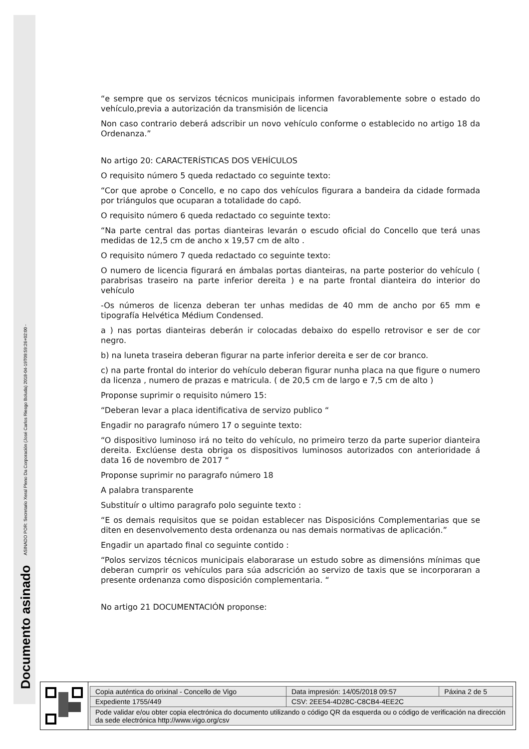Documento asinado ASINADO POR: Secretario Xeral Pleno Da Corporación (José Carlos Riesgo Boluda) 2018-04-19T09:59:26+02:00 -
“e sempre que os servizos técnicos municipais informen favorablemente sobre o estado do vehículo,previa a autorización da transmisión de licencia
Non caso contrario deberá adscribir un novo vehículo conforme o establecido no artigo 18 da Ordenanza.”
No artigo 20: CARACTERÍSTICAS DOS VEHÍCULOS
O requisito número 5 queda redactado co seguinte texto:
“Cor que aprobe o Concello, e no capo dos vehículos figurara a bandeira da cidade formada por triángulos que ocuparan a totalidade do capó.
O requisito número 6 queda redactado co seguinte texto:
“Na parte central das portas dianteiras levarán o escudo oficial do Concello que terá unas medidas de 12,5 cm de ancho x 19,57 cm de alto .
O requisito número 7 queda redactado co seguinte texto:
O numero de licencia figurará en ámbalas portas dianteiras, na parte posterior do vehículo ( parabrisas traseiro na parte inferior dereita ) e na parte frontal dianteira do interior do vehículo
-Os números de licenza deberan ter unhas medidas de 40 mm de ancho por 65 mm e tipografía Helvética Médium Condensed.
a ) nas portas dianteiras deberán ir colocadas debaixo do espello retrovisor e ser de cor negro.
b) na luneta traseira deberan figurar na parte inferior dereita e ser de cor branco.
c) na parte frontal do interior do vehículo deberan figurar nunha placa na que figure o numero da licenza , numero de prazas e matricula. ( de 20,5 cm de largo e 7,5 cm de alto )
Proponse suprimir o requisito número 15:
“Deberan levar a placa identificativa de servizo publico “
Engadir no paragrafo número 17 o seguinte texto:
“O dispositivo luminoso irá no teito do vehículo, no primeiro terzo da parte superior dianteira dereita. Exclúense desta obriga os dispositivos luminosos autorizados con anterioridade á data 16 de novembro de 2017 “
Proponse suprimir no paragrafo número 18
A palabra transparente
Substituír o ultimo paragrafo polo seguinte texto :
“E os demais requisitos que se poidan establecer nas Disposicións Complementarias que se diten en desenvolvemento desta ordenanza ou nas demais normativas de aplicación.”
Engadir un apartado final co seguinte contido :
“Polos servizos técnicos municipais elaborarase un estudo sobre as dimensións mínimas que deberan cumprir os vehículos para súa adscrición ao servizo de taxis que se incorporaran a presente ordenanza como disposición complementaria. “
No artigo 21 DOCUMENTACIÓN proponse:
| Copia auténtica do orixinal - Concello de Vigo | Data impresión: 14/05/2018 09:57 | Páxina 2 de 5 |
| Expediente 1755/449 | CSV: 2EE54-4D28C-C8CB4-4EE2C | |
| Pode validar e/ou obter copia electrónica do documento utilizando o código QR da esquerda ou o código de verificación na dirección da sede electrónica http://www.vigo.org/csv | | |